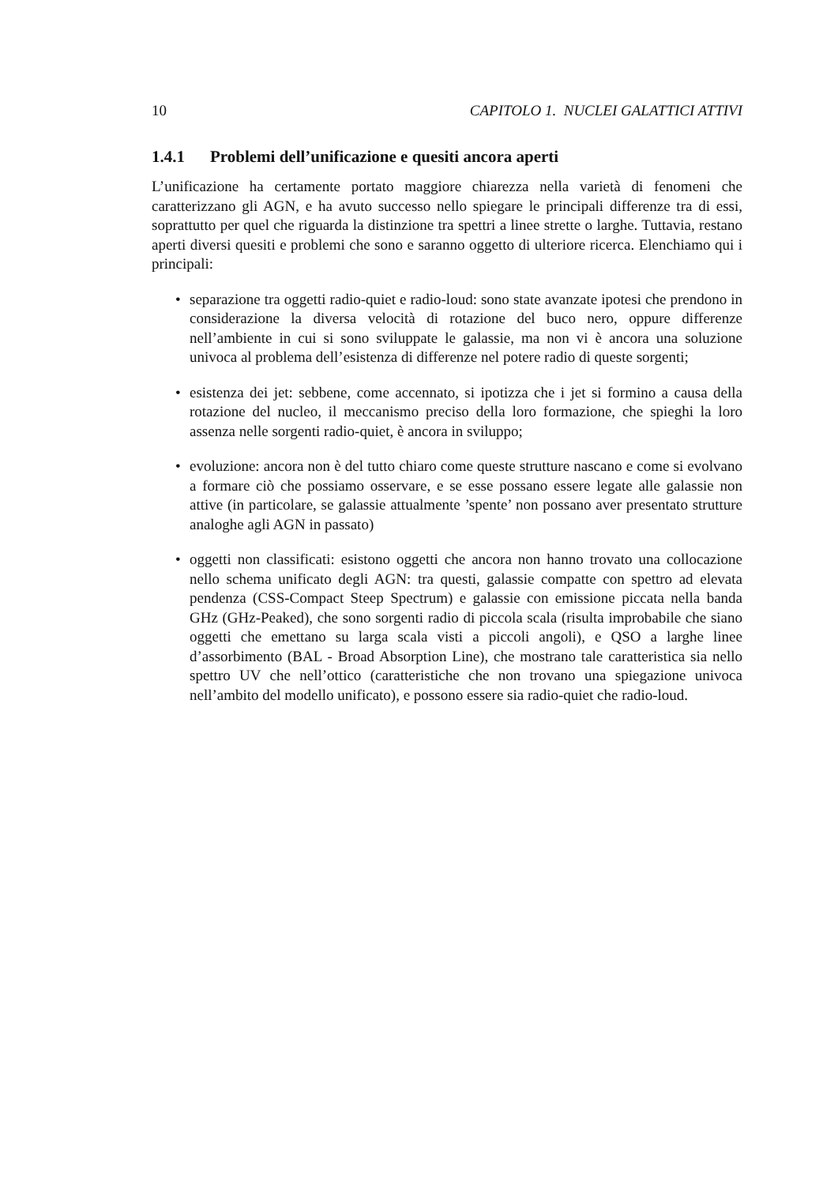10 CAPITOLO 1. NUCLEI GALATTICI ATTIVI
1.4.1 Problemi dell’unificazione e quesiti ancora aperti
L’unificazione ha certamente portato maggiore chiarezza nella varietà di fenomeni che caratterizzano gli AGN, e ha avuto successo nello spiegare le principali differenze tra di essi, soprattutto per quel che riguarda la distinzione tra spettri a linee strette o larghe. Tuttavia, restano aperti diversi quesiti e problemi che sono e saranno oggetto di ulteriore ricerca. Elenchiamo qui i principali:
• separazione tra oggetti radio-quiet e radio-loud: sono state avanzate ipotesi che prendono in considerazione la diversa velocità di rotazione del buco nero, oppure differenze nell’ambiente in cui si sono sviluppate le galassie, ma non vi è ancora una soluzione univoca al problema dell’esistenza di differenze nel potere radio di queste sorgenti;
• esistenza dei jet: sebbene, come accennato, si ipotizza che i jet si formino a causa della rotazione del nucleo, il meccanismo preciso della loro formazione, che spieghi la loro assenza nelle sorgenti radio-quiet, è ancora in sviluppo;
• evoluzione: ancora non è del tutto chiaro come queste strutture nascano e come si evolvano a formare ciò che possiamo osservare, e se esse possano essere legate alle galassie non attive (in particolare, se galassie attualmente ’spente’ non possano aver presentato strutture analoghe agli AGN in passato)
• oggetti non classificati: esistono oggetti che ancora non hanno trovato una collocazione nello schema unificato degli AGN: tra questi, galassie compatte con spettro ad elevata pendenza (CSS-Compact Steep Spectrum) e galassie con emissione piccata nella banda GHz (GHz-Peaked), che sono sorgenti radio di piccola scala (risulta improbabile che siano oggetti che emettano su larga scala visti a piccoli angoli), e QSO a larghe linee d’assorbimento (BAL - Broad Absorption Line), che mostrano tale caratteristica sia nello spettro UV che nell’ottico (caratteristiche che non trovano una spiegazione univoca nell’ambito del modello unificato), e possono essere sia radio-quiet che radio-loud.